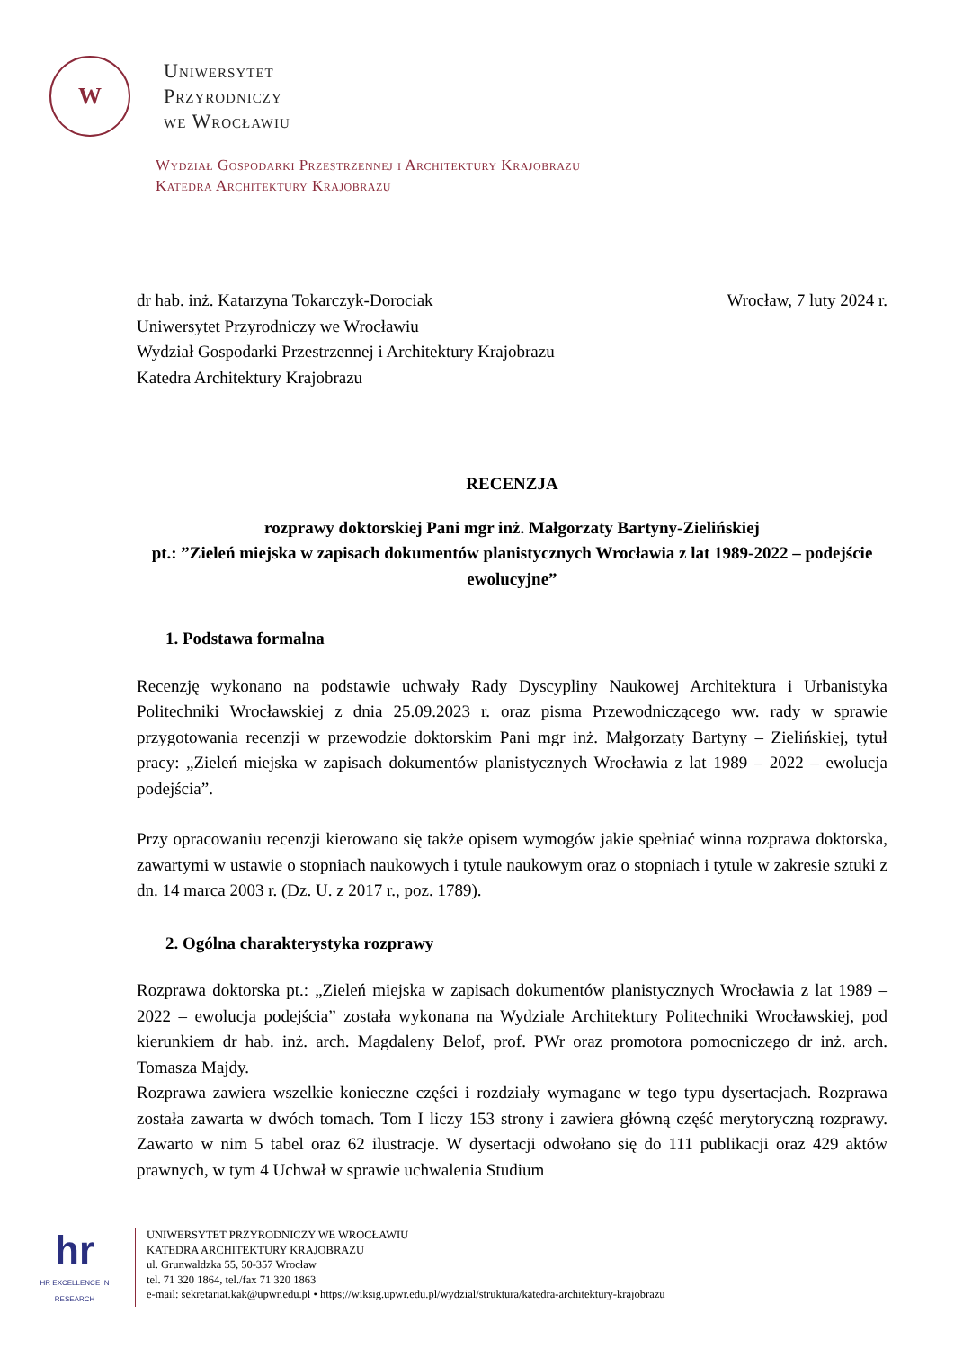W
Uniwersytet
Przyrodniczy
we Wrocławiu
Wydział Gospodarki Przestrzennej i Architektury Krajobrazu
Katedra Architektury Krajobrazu
dr hab. inż. Katarzyna Tokarczyk-Dorociak
Uniwersytet Przyrodniczy we Wrocławiu
Wydział Gospodarki Przestrzennej i Architektury Krajobrazu
Katedra Architektury Krajobrazu
Wrocław, 7 luty 2024 r.
RECENZJA
rozprawy doktorskiej Pani mgr inż. Małgorzaty Bartyny-Zielińskiej
pt.: ”Zieleń miejska w zapisach dokumentów planistycznych Wrocławia z lat 1989-2022 – podejście ewolucyjne”
1. Podstawa formalna
Recenzję wykonano na podstawie uchwały Rady Dyscypliny Naukowej Architektura i Urbanistyka Politechniki Wrocławskiej z dnia 25.09.2023 r. oraz pisma Przewodniczącego ww. rady w sprawie przygotowania recenzji w przewodzie doktorskim Pani mgr inż. Małgorzaty Bartyny – Zielińskiej, tytuł pracy: „Zieleń miejska w zapisach dokumentów planistycznych Wrocławia z lat 1989 – 2022 – ewolucja podejścia”.
Przy opracowaniu recenzji kierowano się także opisem wymogów jakie spełniać winna rozprawa doktorska, zawartymi w ustawie o stopniach naukowych i tytule naukowym oraz o stopniach i tytule w zakresie sztuki z dn. 14 marca 2003 r. (Dz. U. z 2017 r., poz. 1789).
2. Ogólna charakterystyka rozprawy
Rozprawa doktorska pt.: „Zieleń miejska w zapisach dokumentów planistycznych Wrocławia z lat 1989 – 2022 – ewolucja podejścia” została wykonana na Wydziale Architektury Politechniki Wrocławskiej, pod kierunkiem dr hab. inż. arch. Magdaleny Belof, prof. PWr oraz promotora pomocniczego dr inż. arch. Tomasza Majdy.
Rozprawa zawiera wszelkie konieczne części i rozdziały wymagane w tego typu dysertacjach. Rozprawa została zawarta w dwóch tomach. Tom I liczy 153 strony i zawiera główną część merytoryczną rozprawy. Zawarto w nim 5 tabel oraz 62 ilustracje. W dysertacji odwołano się do 111 publikacji oraz 429 aktów prawnych, w tym 4 Uchwał w sprawie uchwalenia Studium
hr
HR EXCELLENCE IN RESEARCH
UNIWERSYTET PRZYRODNICZY WE WROCŁAWIU
KATEDRA ARCHITEKTURY KRAJOBRAZU
ul. Grunwaldzka 55, 50-357 Wrocław
tel. 71 320 1864, tel./fax 71 320 1863
e-mail: sekretariat.kak@upwr.edu.pl • https;//wiksig.upwr.edu.pl/wydzial/struktura/katedra-architektury-krajobrazu